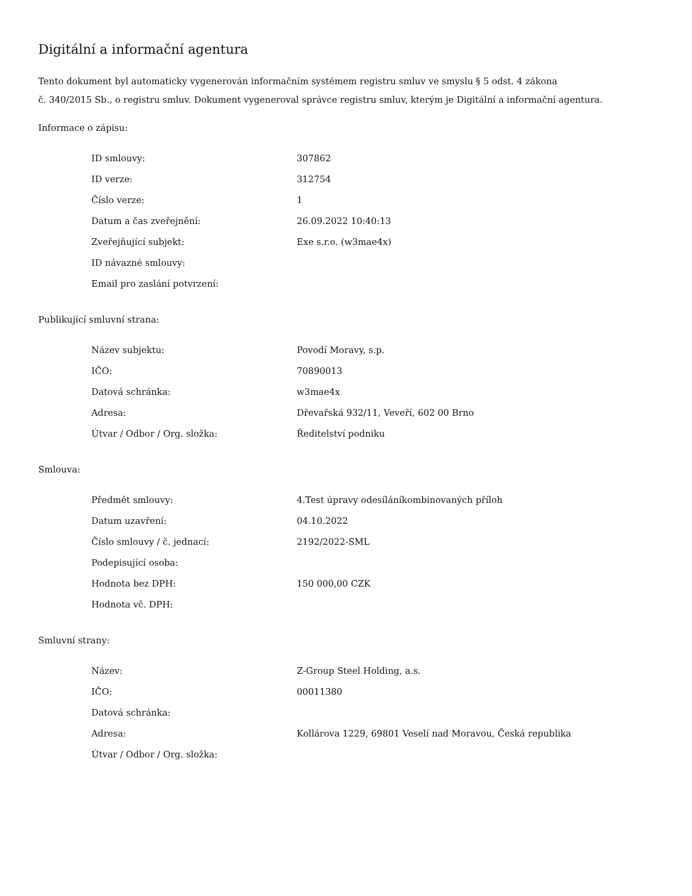Digitální a informační agentura
Tento dokument byl automaticky vygenerován informačním systémem registru smluv ve smyslu § 5 odst. 4 zákona
č. 340/2015 Sb., o registru smluv. Dokument vygeneroval správce registru smluv, kterým je Digitální a informační agentura.
Informace o zápisu:
| ID smlouvy: | 307862 |
| ID verze: | 312754 |
| Číslo verze: | 1 |
| Datum a čas zveřejnění: | 26.09.2022 10:40:13 |
| Zveřejňující subjekt: | Exe s.r.o. (w3mae4x) |
| ID návazné smlouvy: | |
| Email pro zaslání potvrzení: | |
Publikující smluvní strana:
| Název subjektu: | Povodí Moravy, s.p. |
| IČO: | 70890013 |
| Datová schránka: | w3mae4x |
| Adresa: | Dřevařská 932/11, Veveří, 602 00 Brno |
| Útvar / Odbor / Org. složka: | Ředitelství podniku |
Smlouva:
| Předmět smlouvy: | 4.Test úpravy odesíláníkombinovaných příloh |
| Datum uzavření: | 04.10.2022 |
| Číslo smlouvy / č. jednací: | 2192/2022-SML |
| Podepisující osoba: | |
| Hodnota bez DPH: | 150 000,00 CZK |
| Hodnota vč. DPH: | |
Smluvní strany:
| Název: | Z-Group Steel Holding, a.s. |
| IČO: | 00011380 |
| Datová schránka: | |
| Adresa: | Kollárova 1229, 69801 Veselí nad Moravou, Česká republika |
| Útvar / Odbor / Org. složka: | |